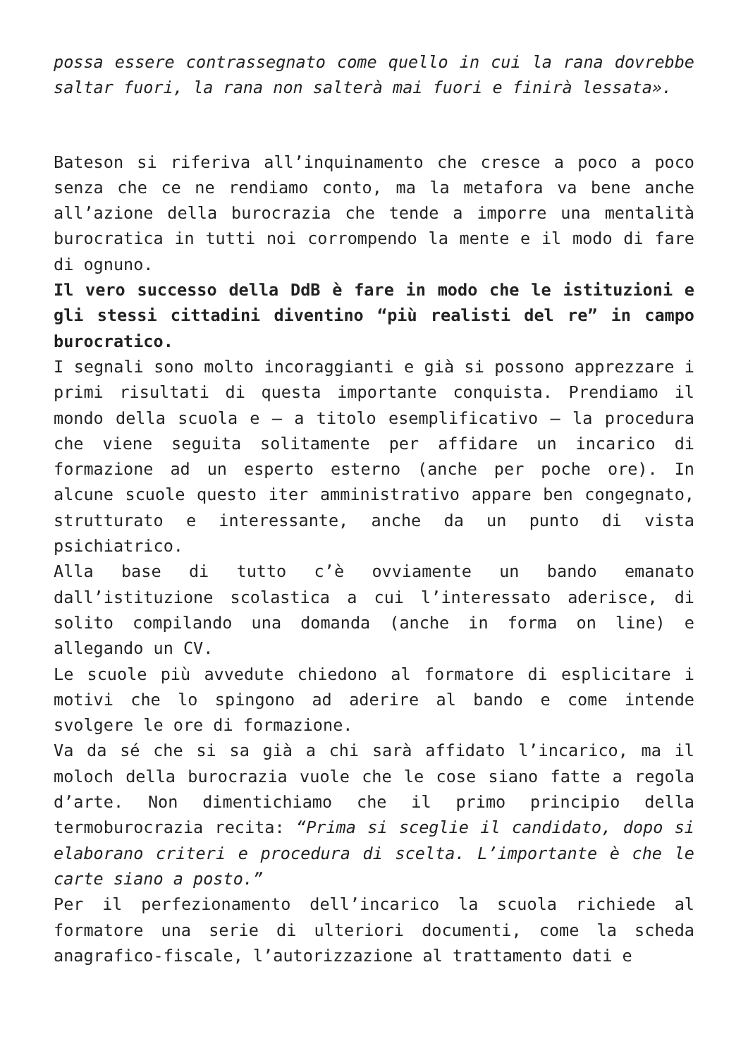possa essere contrassegnato come quello in cui la rana dovrebbe saltar fuori, la rana non salterà mai fuori e finirà lessata».
Bateson si riferiva all’inquinamento che cresce a poco a poco senza che ce ne rendiamo conto, ma la metafora va bene anche all’azione della burocrazia che tende a imporre una mentalità burocratica in tutti noi corrompendo la mente e il modo di fare di ognuno.
Il vero successo della DdB è fare in modo che le istituzioni e gli stessi cittadini diventino “più realisti del re” in campo burocratico.
I segnali sono molto incoraggianti e già si possono apprezzare i primi risultati di questa importante conquista. Prendiamo il mondo della scuola e – a titolo esemplificativo – la procedura che viene seguita solitamente per affidare un incarico di formazione ad un esperto esterno (anche per poche ore). In alcune scuole questo iter amministrativo appare ben congegnato, strutturato e interessante, anche da un punto di vista psichiatrico.
Alla base di tutto c’è ovviamente un bando emanato dall’istituzione scolastica a cui l’interessato aderisce, di solito compilando una domanda (anche in forma on line) e allegando un CV.
Le scuole più avvedute chiedono al formatore di esplicitare i motivi che lo spingono ad aderire al bando e come intende svolgere le ore di formazione.
Va da sé che si sa già a chi sarà affidato l’incarico, ma il moloch della burocrazia vuole che le cose siano fatte a regola d’arte. Non dimentichiamo che il primo principio della termoburocrazia recita: “Prima si sceglie il candidato, dopo si elaborano criteri e procedura di scelta. L’importante è che le carte siano a posto.”
Per il perfezionamento dell’incarico la scuola richiede al formatore una serie di ulteriori documenti, come la scheda anagrafico-fiscale, l’autorizzazione al trattamento dati e